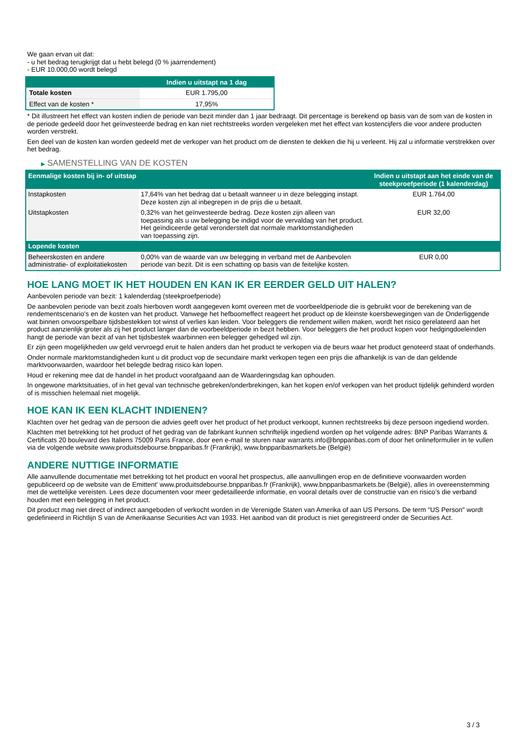We gaan ervan uit dat:
- u het bedrag terugkrijgt dat u hebt belegd (0 % jaarrendement)
- EUR 10.000,00 wordt belegd
| | Indien u uitstapt na 1 dag |
| --- | --- |
| Totale kosten | EUR 1.795,00 |
| Effect van de kosten * | 17,95% |
* Dit illustreert het effect van kosten indien de periode van bezit minder dan 1 jaar bedraagt. Dit percentage is berekend op basis van de som van de kosten in de periode gedeeld door het geïnvesteerde bedrag en kan niet rechtstreeks worden vergeleken met het effect van kostencijfers die voor andere producten worden verstrekt.
Een deel van de kosten kan worden gedeeld met de verkoper van het product om de diensten te dekken die hij u verleent. Hij zal u informatie verstrekken over het bedrag.
▶ SAMENSTELLING VAN DE KOSTEN
| Eenmalige kosten bij in- of uitstap | | Indien u uitstapt aan het einde van de steekproefperiode (1 kalenderdag) |
| --- | --- | --- |
| Instapkosten | 17,64% van het bedrag dat u betaalt wanneer u in deze belegging instapt. Deze kosten zijn al inbegrepen in de prijs die u betaalt. | EUR 1.764,00 |
| Uitstapkosten | 0,32% van het geïnvesteerde bedrag. Deze kosten zijn alleen van toepassing als u uw belegging be indigd voor de vervaldag van het product. Het geïndiceerde getal veronderstelt dat normale marktomstandigheden van toepassing zijn. | EUR 32,00 |
| Lopende kosten | | |
| Beheerskosten en andere administratie- of exploitatiekosten | 0,00% van de waarde van uw belegging in verband met de Aanbevolen periode van bezit. Dit is een schatting op basis van de feitelijke kosten. | EUR 0,00 |
HOE LANG MOET IK HET HOUDEN EN KAN IK ER EERDER GELD UIT HALEN?
Aanbevolen periode van bezit: 1 kalenderdag (steekproefperiode)
De aanbevolen periode van bezit zoals hierboven wordt aangegeven komt overeen met de voorbeeldperiode die is gebruikt voor de berekening van de rendementscenario's en de kosten van het product. Vanwege het hefboomeffect reageert het product op de kleinste koersbewegingen van de Onderliggende wat binnen onvoorspelbare tijdsbestekken tot winst of verlies kan leiden. Voor beleggers die rendement willen maken, wordt het risico gerelateerd aan het product aanzienlijk groter als zij het product langer dan de voorbeeldperiode in bezit hebben. Voor beleggers die het product kopen voor hedgingdoeleinden hangt de periode van bezit af van het tijdsbestek waarbinnen een belegger gehedged wil zijn.
Er zijn geen mogelijkheden uw geld vervroegd eruit te halen anders dan het product te verkopen via de beurs waar het product genoteerd staat of onderhands.
Onder normale marktomstandigheden kunt u dit product vop de secundaire markt verkopen tegen een prijs die afhankelijk is van de dan geldende marktvoorwaarden, waardoor het belegde bedrag risico kan lopen.
Houd er rekening mee dat de handel in het product voorafgaand aan de Waarderingsdag kan ophouden.
In ongewone marktsituaties, of in het geval van technische gebreken/onderbrekingen, kan het kopen en/of verkopen van het product tijdelijk gehinderd worden of is misschien helemaal niet mogelijk.
HOE KAN IK EEN KLACHT INDIENEN?
Klachten over het gedrag van de persoon die advies geeft over het product of het product verkoopt, kunnen rechtstreeks bij deze persoon ingediend worden.
Klachten met betrekking tot het product of het gedrag van de fabrikant kunnen schriftelijk ingediend worden op het volgende adres: BNP Paribas Warrants & Certificats 20 boulevard des Italiens 75009 Paris France, door een e-mail te sturen naar warrants.info@bnpparibas.com of door het onlineformulier in te vullen via de volgende website www.produitsdebourse.bnpparibas.fr (Frankrijk), www.bnpparibasmarkets.be (België)
ANDERE NUTTIGE INFORMATIE
Alle aanvullende documentatie met betrekking tot het product en vooral het prospectus, alle aanvullingen erop en de definitieve voorwaarden worden gepubliceerd op de website van de Emittent' www.produitsdebourse.bnpparibas.fr (Frankrijk), www.bnpparibasmarkets.be (België), alles in overeenstemming met de wettelijke vereisten. Lees deze documenten voor meer gedetailleerde informatie, en vooral details over de constructie van en risico’s die verband houden met een belegging in het product.
Dit product mag niet direct of indirect aangeboden of verkocht worden in de Verenigde Staten van Amerika of aan US Persons. De term "US Person" wordt gedefinieerd in Richtlijn S van de Amerikaanse Securities Act van 1933. Het aanbod van dit product is niet geregistreerd onder de Securities Act.
3 / 3